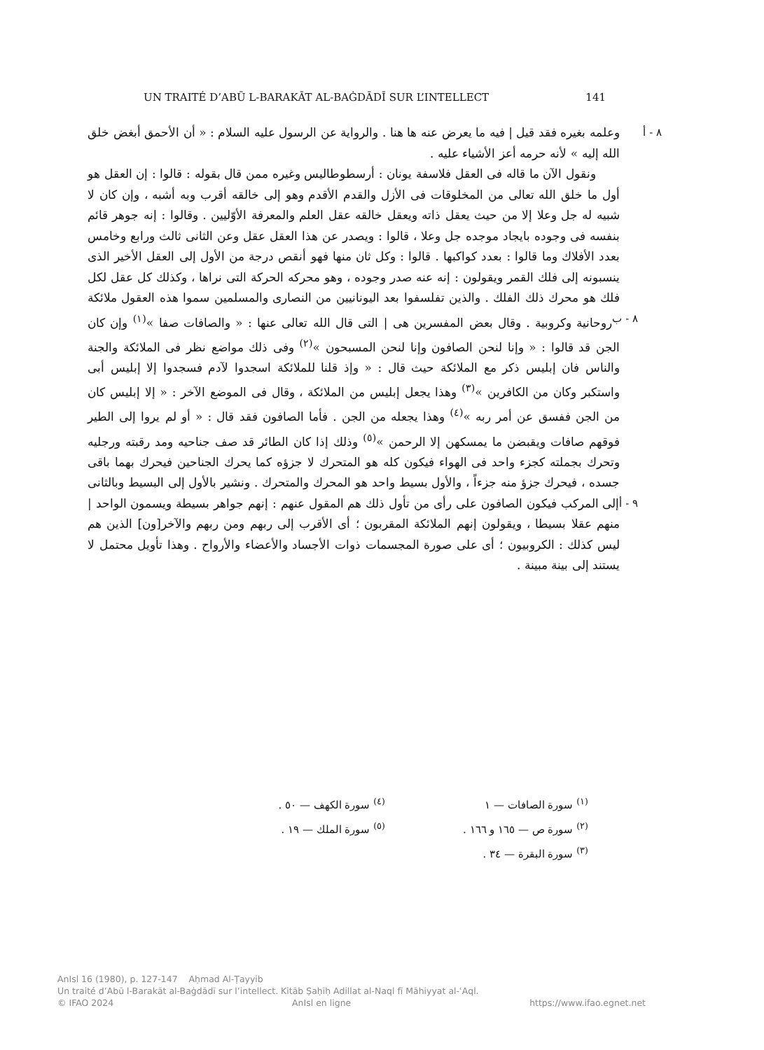UN TRAITÉ D’ABŪ L-BARAKĀT AL-BAĠDĀDĪ SUR L’INTELLECT 141
٨ - أ وعلمه بغيره فقد قيل | فيه ما يعرض عنه ها هنا . والرواية عن الرسول عليه السلام : « أن الأحمق أبغض خلق الله إليه » لأنه حرمه أعز الأشياء عليه .
ونقول الآن ما قاله فى العقل فلاسفة يونان : أرسطوطاليس وغيره ممن قال بقوله : قالوا : إن العقل هو أول ما خلق الله تعالى من المخلوقات فى الأزل والقدم الأقدم وهو إلى خالقه أقرب وبه أشبه ، وإن كان لا شبيه له جل وعلا إلا من حيث يعقل ذاته ويعقل خالقه عقل العلم والمعرفة الأوّليين . وقالوا : إنه جوهر قائم بنفسه فى وجوده بايجاد موجده جل وعلا ، قالوا : ويصدر عن هذا العقل عقل وعن الثانى ثالث ورابع وخامس بعدد الأفلاك وما قالوا : بعدد كواكبها . قالوا : وكل ثان منها فهو أنقص درجة من الأول إلى العقل الأخير الذى ينسبونه إلى فلك القمر ويقولون : إنه عنه صدر وجوده ، وهو محركه الحركة التى نراها ، وكذلك كل عقل لكل فلك هو محرك ذلك الفلك . والذين تفلسفوا بعد اليونانيين من النصارى والمسلمين سموا هذه العقول ملائكة روحانية وكروبية . وقال بعض ٨ - ب المفسرين هى | التى قال الله تعالى عنها : « والصافات صفا »<sup>(١)</sup> وإن كان الجن قد قالوا : « وإنا لنحن الصافون وإنا لنحن المسبحون »<sup>(٢)</sup> وفى ذلك مواضع نظر فى الملائكة والجنة والناس فان إبليس ذكر مع الملائكة حيث قال : « وإذ قلنا للملائكة اسجدوا لآدم فسجدوا إلا إبليس أبى واستكبر وكان من الكافرين »<sup>(٣)</sup> وهذا يجعل إبليس من الملائكة ، وقال فى الموضع الآخر : « إلا إبليس كان من الجن ففسق عن أمر ربه »<sup>(٤)</sup> وهذا يجعله من الجن . فأما الصافون فقد قال : « أو لم يروا إلى الطير فوقهم صافات ويقبضن ما يمسكهن إلا الرحمن »<sup>(٥)</sup> وذلك إذا كان الطائر قد صف جناحيه ومد رقبته ورجليه وتحرك بجملته كجزء واحد فى الهواء فيكون كله هو المتحرك لا جزؤه كما يحرك الجناحين فيحرك بهما باقى جسده ، فيحرك جزؤ منه جزءاً ، والأول بسيط واحد هو المحرك والمتحرك . ونشير بالأول إلى البسيط وبالثانى إلى المركب فيكون الصافون على رأى من تأول ذلك هم المقول عنهم : ٩ - أ إنهم جواهر بسيطة ويسمون الواحد | منهم عقلا بسيطا ، ويقولون إنهم الملائكة المقربون ؛ أى الأقرب إلى ربهم ومن ربهم والآخر[ون] الذين هم ليس كذلك : الكروبيون ؛ أى على صورة المجسمات ذوات الأجساد والأعضاء والأرواح . وهذا تأويل محتمل لا يستند إلى بينة مبينة .
<sup>(١)</sup> سورة الصافات — ١
<sup>(٢)</sup> سورة ص — ١٦٥ و ١٦٦ .
<sup>(٣)</sup> سورة البقرة — ٣٤ .
<sup>(٤)</sup> سورة الكهف — ٥٠ .
<sup>(٥)</sup> سورة الملك — ١٩ .
AnIsl 16 (1980), p. 127-147 Aḥmad Al-Ṭayyib
Un traité d’Abū l-Barakāt al-Baġdādī sur l’intellect. Kitāb Ṣaḥīḥ Adillat al-Naql fī Māhiyyat al-ʿAql.
© IFAO 2024 AnIsl en ligne https://www.ifao.egnet.net